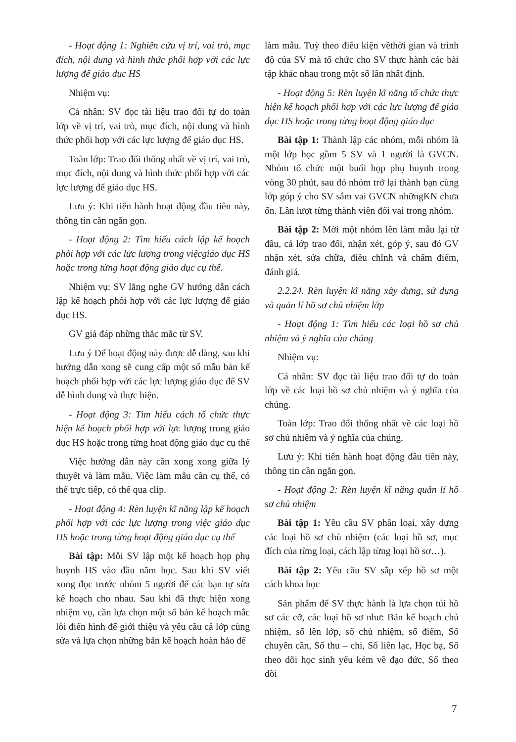- Hoạt động 1: Nghiên cứu vị trí, vai trò, mục đích, nội dung và hình thức phối hợp với các lực lượng để giáo dục HS
Nhiệm vụ:
Cá nhân: SV đọc tài liệu trao đổi tự do toàn lớp về vị trí, vai trò, mục đích, nội dung và hình thức phối hợp với các lực lượng để giáo dục HS.
Toàn lớp: Trao đổi thống nhất về vị trí, vai trò, mục đích, nội dung và hình thức phối hợp với các lực lượng để giáo dục HS.
Lưu ý: Khi tiến hành hoạt động đầu tiên này, thông tin cần ngắn gọn.
- Hoạt động 2: Tìm hiểu cách lập kế hoạch phối hợp với các lực lượng trong việcgiáo dục HS hoặc trong từng hoạt động giáo dục cụ thể.
Nhiệm vụ: SV lắng nghe GV hướng dẫn cách lập kế hoạch phối hợp với các lực lượng để giáo dục HS.
GV giả đáp những thắc mắc từ SV.
Lưu ý Để hoạt động này được dễ dàng, sau khi hướng dẫn xong sẽ cung cấp một số mẫu bản kế hoạch phối hợp với các lực lượng giáo dục để SV dễ hình dung và thực hiện.
- Hoạt động 3: Tìm hiểu cách tổ chức thực hiện kế hoạch phối hợp với lực lượng trong giáo dục HS hoặc trong từng hoạt động giáo dục cụ thể
Việc hướng dẫn này cần xong xong giữa lý thuyết và làm mẫu. Việc làm mẫu cần cụ thể, có thể trực tiếp, có thể qua clip.
- Hoạt động 4: Rèn luyện kĩ năng lập kế hoạch phối hợp với các lực lượng trong việc giáo dục HS hoặc trong từng hoạt động giáo dục cụ thể
Bài tập: Mỗi SV lập một kế hoạch họp phụ huynh HS vào đầu năm học. Sau khi SV viết xong đọc trước nhóm 5 người để các bạn tự sửa kế hoạch cho nhau. Sau khi đã thực hiện xong nhiệm vụ, cần lựa chọn một số bản kế hoạch mắc lỗi điển hình để giới thiệu và yêu cầu cả lớp cùng sửa và lựa chọn những bản kế hoạch hoàn hảo để
làm mẫu. Tuỳ theo điều kiện vềthời gian và trình độ của SV mà tổ chức cho SV thực hành các bài tập khác nhau trong một số lần nhất định.
- Hoạt động 5: Rèn luyện kĩ năng tổ chức thực hiện kế hoạch phối hợp với các lực lượng để giáo dục HS hoặc trong từng hoạt động giáo dục
Bài tập 1: Thành lập các nhóm, mỗi nhóm là một lớp học gồm 5 SV và 1 người là GVCN. Nhóm tổ chức một buổi họp phụ huynh trong vòng 30 phút, sau đó nhóm trở lại thành bạn cùng lớp góp ý cho SV sắm vai GVCN nhữngKN chưa ổn. Lần lượt từng thành viên đổi vai trong nhóm.
Bài tập 2: Mời một nhóm lên làm mẫu lại từ đầu, cả lớp trao đổi, nhận xét, góp ý, sau đó GV nhận xét, sửa chữa, điều chỉnh và chấm điểm, đánh giá.
2.2.24. Rèn luyện kĩ năng xây dựng, sử dụng và quản lí hồ sơ chủ nhiệm lớp
- Hoạt động 1: Tìm hiểu các loại hồ sơ chủ nhiệm và ý nghĩa của chúng
Nhiệm vụ:
Cá nhân: SV đọc tài liệu trao đổi tự do toàn lớp về các loại hồ sơ chủ nhiệm và ý nghĩa của chúng.
Toàn lớp: Trao đổi thống nhất về các loại hồ sơ chủ nhiệm và ý nghĩa của chúng.
Lưu ý: Khi tiến hành hoạt động đầu tiên này, thông tin cần ngắn gọn.
- Hoạt động 2: Rèn luyện kĩ năng quản lí hồ sơ chủ nhiệm
Bài tập 1: Yêu cầu SV phân loại, xây dựng các loại hồ sơ chủ nhiệm (các loại hồ sơ, mục đích của từng loại, cách lập từng loại hồ sơ…).
Bài tập 2: Yêu cầu SV sắp xếp hồ sơ một cách khoa học
Sản phẩm để SV thực hành là lựa chọn túi hồ sơ các cỡ, các loại hồ sơ như: Bản kế hoạch chủ nhiệm, sổ lên lớp, sổ chủ nhiệm, sổ điểm, Sổ chuyên cần, Sổ thu – chi, Sổ liên lạc, Học bạ, Sổ theo dõi học sinh yếu kém về đạo đức, Sổ theo dõi
7